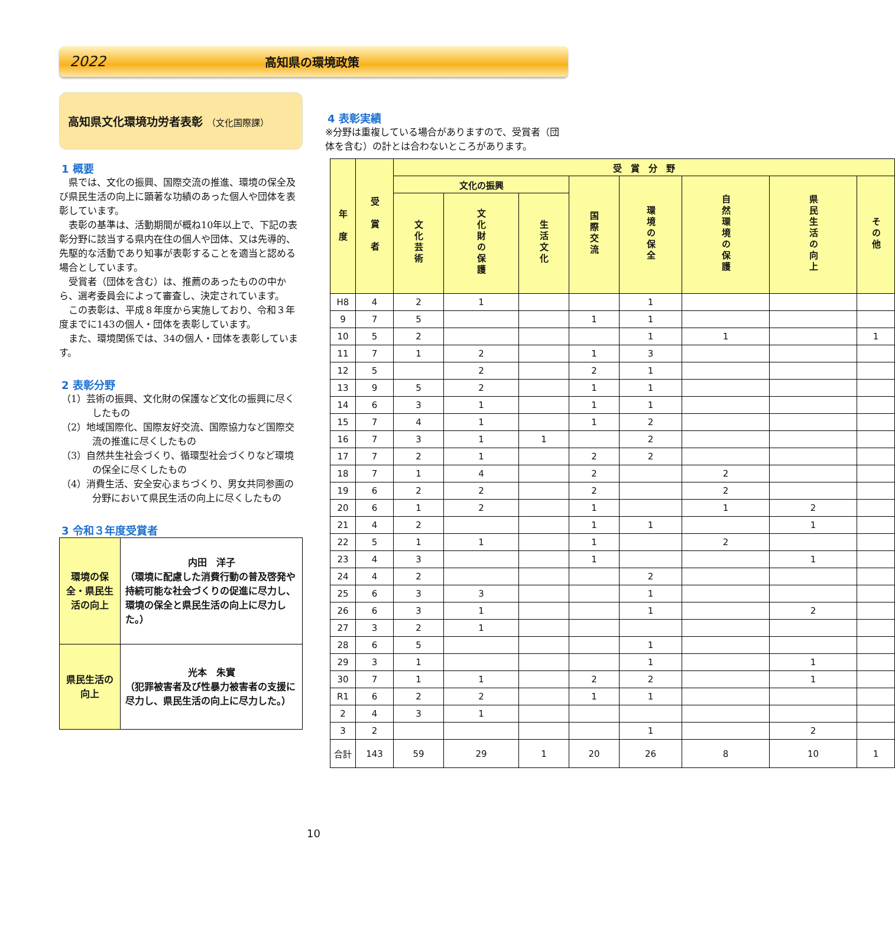2022 高知県の環境政策
高知県文化環境功労者表彰 （文化国際課）
1 概要
県では、文化の振興、国際交流の推進、環境の保全及び県民生活の向上に顕著な功績のあった個人や団体を表彰しています。
表彰の基準は、活動期間が概ね10年以上で、下記の表彰分野に該当する県内在住の個人や団体、又は先導的、先駆的な活動であり知事が表彰することを適当と認める場合としています。
受賞者（団体を含む）は、推薦のあったものの中から、選考委員会によって審査し、決定されています。
この表彰は、平成８年度から実施しており、令和３年度までに143の個人・団体を表彰しています。
また、環境関係では、34の個人・団体を表彰しています。
2 表彰分野
（1）芸術の振興、文化財の保護など文化の振興に尽くしたもの
（2）地域国際化、国際友好交流、国際協力など国際交流の推進に尽くしたもの
（3）自然共生社会づくり、循環型社会づくりなど環境の保全に尽くしたもの
（4）消費生活、安全安心まちづくり、男女共同参画の分野において県民生活の向上に尽くしたもの
3 令和３年度受賞者
| 環境の保全・県民生活の向上 | 内田 洋子 （環境に配慮した消費行動の普及啓発や持続可能な社会づくりの促進に尽力し、環境の保全と県民生活の向上に尽力した。） |
| 県民生活の向上 | 光本 朱實 （犯罪被害者及び性暴力被害者の支援に尽力し、県民生活の向上に尽力した。） |
4 表彰実績
※分野は重複している場合がありますので、受賞者（団体を含む）の計とは合わないところがあります。
| 年 度 | 受 賞 者 | 受 賞 分 野 | | | | | | | |
| --- | --- | --- | --- | --- | --- | --- | --- | --- | --- |
| | | 文化の振興 | | | 国際交流 | 環境の保全 | 自然環境の保護 | 県民生活の向上 | その他 |
| | | 文化芸術 | 文化財の保護 | 生活文化 | | | | | |
| H8 | 4 | 2 | 1 | | | 1 | | | |
| 9 | 7 | 5 | | | 1 | 1 | | | |
| 10 | 5 | 2 | | | | 1 | 1 | | 1 |
| 11 | 7 | 1 | 2 | | 1 | 3 | | | |
| 12 | 5 | | 2 | | 2 | 1 | | | |
| 13 | 9 | 5 | 2 | | 1 | 1 | | | |
| 14 | 6 | 3 | 1 | | 1 | 1 | | | |
| 15 | 7 | 4 | 1 | | 1 | 2 | | | |
| 16 | 7 | 3 | 1 | 1 | | 2 | | | |
| 17 | 7 | 2 | 1 | | 2 | 2 | | | |
| 18 | 7 | 1 | 4 | | 2 | | 2 | | |
| 19 | 6 | 2 | 2 | | 2 | | 2 | | |
| 20 | 6 | 1 | 2 | | 1 | | 1 | 2 | |
| 21 | 4 | 2 | | | 1 | 1 | | 1 | |
| 22 | 5 | 1 | 1 | | 1 | | 2 | | |
| 23 | 4 | 3 | | | 1 | | | 1 | |
| 24 | 4 | 2 | | | | 2 | | | |
| 25 | 6 | 3 | 3 | | | 1 | | | |
| 26 | 6 | 3 | 1 | | | 1 | | 2 | |
| 27 | 3 | 2 | 1 | | | | | | |
| 28 | 6 | 5 | | | | 1 | | | |
| 29 | 3 | 1 | | | | 1 | | 1 | |
| 30 | 7 | 1 | 1 | | 2 | 2 | | 1 | |
| R1 | 6 | 2 | 2 | | 1 | 1 | | | |
| 2 | 4 | 3 | 1 | | | | | | |
| 3 | 2 | | | | | 1 | | 2 | |
| 合計 | 143 | 59 | 29 | 1 | 20 | 26 | 8 | 10 | 1 |
10